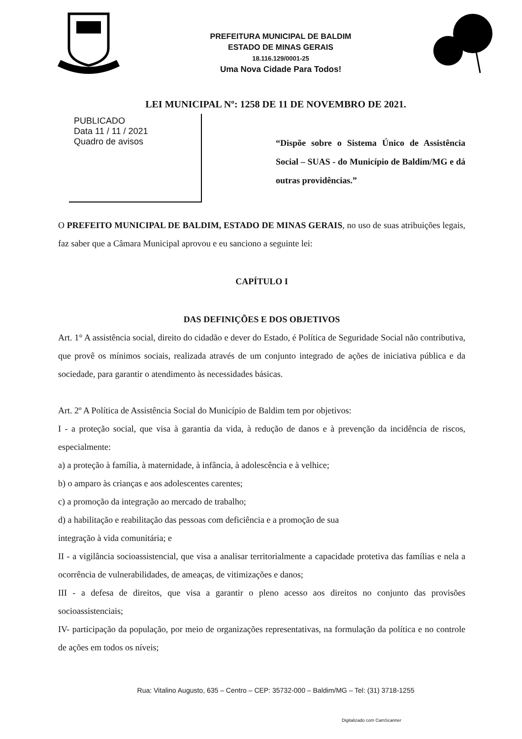PREFEITURA MUNICIPAL DE BALDIM
ESTADO DE MINAS GERAIS
18.116.129/0001-25
Uma Nova Cidade Para Todos!
LEI MUNICIPAL Nº: 1258 DE 11 DE NOVEMBRO DE 2021.
PUBLICADO
Data 11 / 11 / 2021
Quadro de avisos
“Dispõe sobre o Sistema Único de Assistência Social – SUAS - do Município de Baldim/MG e dá outras providências.”
O PREFEITO MUNICIPAL DE BALDIM, ESTADO DE MINAS GERAIS, no uso de suas atribuições legais, faz saber que a Câmara Municipal aprovou e eu sanciono a seguinte lei:
CAPÍTULO I
DAS DEFINIÇÕES E DOS OBJETIVOS
Art. 1° A assistência social, direito do cidadão e dever do Estado, é Política de Seguridade Social não contributiva, que provê os mínimos sociais, realizada através de um conjunto integrado de ações de iniciativa pública e da sociedade, para garantir o atendimento às necessidades básicas.
Art. 2º A Política de Assistência Social do Município de Baldim tem por objetivos:
I - a proteção social, que visa à garantia da vida, à redução de danos e à prevenção da incidência de riscos, especialmente:
a) a proteção à família, à maternidade, à infância, à adolescência e à velhice;
b) o amparo às crianças e aos adolescentes carentes;
c) a promoção da integração ao mercado de trabalho;
d) a habilitação e reabilitação das pessoas com deficiência e a promoção de sua
integração à vida comunitária; e
II - a vigilância socioassistencial, que visa a analisar territorialmente a capacidade protetiva das famílias e nela a ocorrência de vulnerabilidades, de ameaças, de vitimizações e danos;
III - a defesa de direitos, que visa a garantir o pleno acesso aos direitos no conjunto das provisões socioassistenciais;
IV- participação da população, por meio de organizações representativas, na formulação da política e no controle de ações em todos os níveis;
Rua: Vitalino Augusto, 635 – Centro – CEP: 35732-000 – Baldim/MG – Tel: (31) 3718-1255
Digitalizado com CamScanner